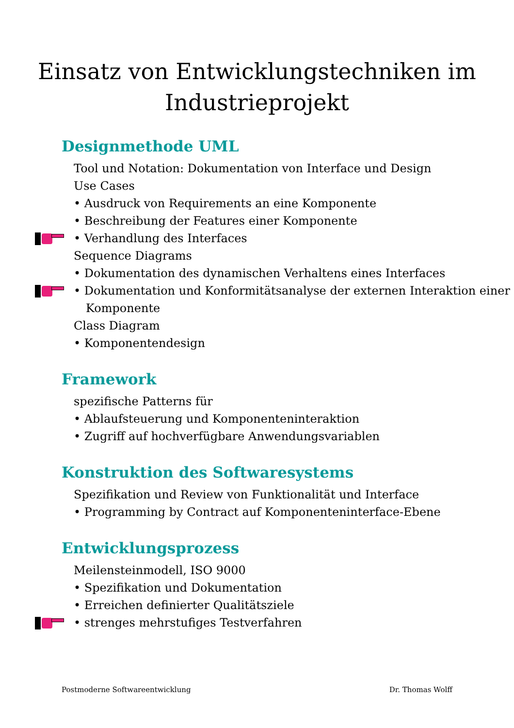Einsatz von Entwicklungstechniken im
Industrieprojekt
Designmethode UML
Tool und Notation: Dokumentation von Interface und Design
Use Cases
• Ausdruck von Requirements an eine Komponente
• Beschreibung der Features einer Komponente
• Verhandlung des Interfaces
Sequence Diagrams
• Dokumentation des dynamischen Verhaltens eines Interfaces
• Dokumentation und Konformitätsanalyse der externen Interaktion einer Komponente
Class Diagram
• Komponentendesign
Framework
spezifische Patterns für
• Ablaufsteuerung und Komponenteninteraktion
• Zugriff auf hochverfügbare Anwendungsvariablen
Konstruktion des Softwaresystems
Spezifikation und Review von Funktionalität und Interface
• Programming by Contract auf Komponenteninterface-Ebene
Entwicklungsprozess
Meilensteinmodell, ISO 9000
• Spezifikation und Dokumentation
• Erreichen definierter Qualitätsziele
• strenges mehrstufiges Testverfahren
Postmoderne Softwareentwicklung Dr. Thomas Wolff